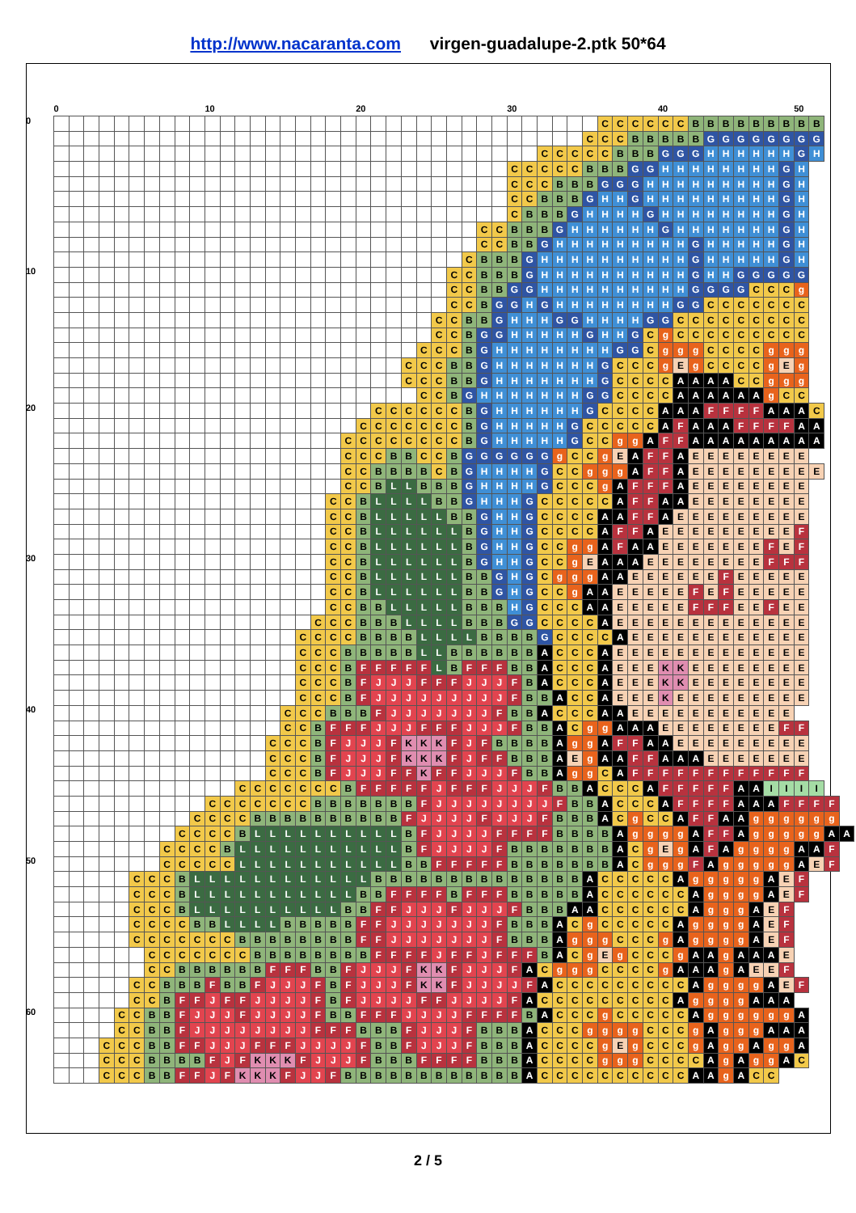http://www.nacaranta.com virgen-guadalupe-2.ptk 50*64
| | 0 | | | | | | | | | | 10 | | | | | | | | | | 20 | | | | | | | | | | 30 | | | | | | | | | | 40 | | | | | | | | | 50 | | | |
| --- | --- | --- | --- | --- | --- | --- | --- | --- | --- | --- | --- | --- | --- | --- | --- | --- | --- | --- | --- | --- | --- | --- | --- | --- | --- | --- | --- | --- | --- | --- | --- | --- | --- | --- | --- | --- | --- | --- | --- | --- | --- | --- | --- | --- | --- | --- | --- | --- | --- | --- | --- | --- | --- |
| 0 | | | | | | | | | | | | | | | | | | | | | | | | | | | | | | | | | | | | | C | C | C | C | C | C | B | B | B | B | B | B | B | B | B | | |
| | | | | | | | | | | | | | | | | | | | | | | | | | | | | | | | | | | | | C | C | C | B | B | B | B | B | G | G | G | G | G | G | G | G | | |
| | | | | | | | | | | | | | | | | | | | | | | | | | | | | | | | | | C | C | C | C | C | B | B | B | G | G | G | H | H | H | H | H | H | G | H | | |
| | | | | | | | | | | | | | | | | | | | | | | | | | | | | | | | C | C | C | C | C | B | B | B | G | G | H | H | H | H | H | H | H | H | G | H | | | |
| | | | | | | | | | | | | | | | | | | | | | | | | | | | | | | | C | C | C | B | B | B | G | G | G | H | H | H | H | H | H | H | H | H | G | H | | | |
| | | | | | | | | | | | | | | | | | | | | | | | | | | | | | | | C | C | B | B | B | G | H | H | G | H | H | H | H | H | H | H | H | H | G | H | | | |
| | | | | | | | | | | | | | | | | | | | | | | | | | | | | | | | C | B | B | B | G | H | H | H | H | G | H | H | H | H | H | H | H | H | G | H | | | |
| | | | | | | | | | | | | | | | | | | | | | | | | | | | | | C | C | B | B | B | G | H | H | H | H | H | H | G | H | H | H | H | H | H | H | G | H | | | |
| | | | | | | | | | | | | | | | | | | | | | | | | | | | | | C | C | B | B | G | H | H | H | H | H | H | H | H | H | G | H | H | H | H | H | G | H | | | |
| | | | | | | | | | | | | | | | | | | | | | | | | | | | | C | B | B | B | G | H | H | H | H | H | H | H | H | H | H | G | H | H | H | H | H | G | H | | | |
| 10 | | | | | | | | | | | | | | | | | | | | | | | | | | | C | C | B | B | B | G | H | H | H | H | H | H | H | H | H | H | G | H | H | G | G | G | G | G | | | |
| | | | | | | | | | | | | | | | | | | | | | | | | | | | C | C | B | B | G | G | H | H | H | H | H | H | H | H | H | H | G | G | G | G | C | C | C | g | | | |
| | | | | | | | | | | | | | | | | | | | | | | | | | | | C | C | B | G | G | H | G | H | H | H | H | H | H | H | H | G | G | C | C | C | C | C | C | C | | | |
| | | | | | | | | | | | | | | | | | | | | | | | | | | C | C | B | B | G | H | H | H | G | G | H | H | H | H | G | G | C | C | C | C | C | C | C | C | C | | | |
| | | | | | | | | | | | | | | | | | | | | | | | | | | C | C | B | G | G | H | H | H | H | H | G | H | H | G | C | g | C | C | C | C | C | C | C | C | C | | | |
| | | | | | | | | | | | | | | | | | | | | | | | | | C | C | C | B | G | H | H | H | H | H | H | H | H | G | G | C | g | g | g | C | C | C | C | g | g | g | | | |
| | | | | | | | | | | | | | | | | | | | | | | | | C | C | C | B | B | G | H | H | H | H | H | H | H | G | C | C | C | g | E | g | C | C | C | C | g | E | g | | | |
| | | | | | | | | | | | | | | | | | | | | | | | | C | C | C | B | B | G | H | H | H | H | H | H | H | G | C | C | C | C | A | A | A | A | C | C | g | g | g | | | |
| | | | | | | | | | | | | | | | | | | | | | | | | | C | C | B | G | H | H | H | H | H | H | H | G | G | C | C | C | C | A | A | A | A | A | A | g | C | C | | | |
| 20 | | | | | | | | | | | | | | | | | | | | | | C | C | C | C | C | C | B | G | H | H | H | H | H | H | G | C | C | C | C | A | A | A | F | F | F | F | A | A | A | C | | |
| | | | | | | | | | | | | | | | | | | | | | C | C | C | C | C | C | C | B | G | H | H | H | H | H | G | C | C | C | C | C | A | F | A | A | A | F | F | F | F | A | A | | |
| | | | | | | | | | | | | | | | | | | | | C | C | C | C | C | C | C | C | B | G | H | H | H | H | H | G | C | C | g | g | A | F | F | A | A | A | A | A | A | A | A | A | | |
| | | | | | | | | | | | | | | | | | | | | C | C | C | B | B | C | C | B | G | G | G | G | G | G | g | C | C | g | E | A | F | F | A | E | E | E | E | E | E | E | E | | | |
| | | | | | | | | | | | | | | | | | | | | C | C | B | B | B | B | C | B | G | H | H | H | H | G | C | C | g | g | g | A | F | F | A | E | E | E | E | E | E | E | E | E | | |
| | | | | | | | | | | | | | | | | | | | | C | C | B | L | L | B | B | B | G | H | H | H | H | G | C | C | C | g | A | F | F | F | A | E | E | E | E | E | E | E | E | | | |
| | | | | | | | | | | | | | | | | | | | C | C | B | L | L | L | L | B | B | G | H | H | H | G | C | C | C | C | C | A | F | F | A | A | E | E | E | E | E | E | E | E | | | |
| | | | | | | | | | | | | | | | | | | | C | C | B | L | L | L | L | L | B | B | G | H | H | G | C | C | C | C | A | A | F | F | A | E | E | E | E | E | E | E | E | E | | | |
| | | | | | | | | | | | | | | | | | | | C | C | B | L | L | L | L | L | L | B | G | H | H | G | C | C | C | C | A | F | F | A | E | E | E | E | E | E | E | E | E | F | | | |
| | | | | | | | | | | | | | | | | | | | C | C | B | L | L | L | L | L | L | B | G | H | H | G | C | C | g | g | A | F | A | A | E | E | E | E | E | E | E | F | E | F | | | |
| 30 | | | | | | | | | | | | | | | | | | | C | C | B | L | L | L | L | L | L | B | G | H | H | G | C | C | g | E | A | A | A | E | E | E | E | E | E | E | E | F | F | F | | | |
| | | | | | | | | | | | | | | | | | | | C | C | B | L | L | L | L | L | L | B | B | G | H | G | C | g | g | g | A | A | E | E | E | E | E | E | F | E | E | E | E | E | | | |
| | | | | | | | | | | | | | | | | | | | C | C | B | L | L | L | L | L | L | B | B | G | H | G | C | C | g | A | A | E | E | E | E | E | F | E | F | E | E | E | E | E | | | |
| | | | | | | | | | | | | | | | | | | | C | C | B | B | L | L | L | L | L | B | B | B | H | G | C | C | C | A | A | E | E | E | E | E | F | F | F | E | E | F | E | E | | | |
| | | | | | | | | | | | | | | | | | | C | C | C | B | B | B | L | L | L | L | B | B | B | G | G | C | C | C | C | A | E | E | E | E | E | E | E | E | E | E | E | E | E | | | |
| | | | | | | | | | | | | | | | | | C | C | C | C | B | B | B | B | L | L | L | L | B | B | B | B | G | C | C | C | C | A | E | E | E | E | E | E | E | E | E | E | E | E | | | |
| | | | | | | | | | | | | | | | | | C | C | C | B | B | B | B | B | L | L | B | B | B | B | B | B | A | C | C | C | A | E | E | E | E | E | E | E | E | E | E | E | E | E | | | |
| | | | | | | | | | | | | | | | | | C | C | C | B | F | F | F | F | F | L | B | F | F | F | B | B | A | C | C | C | A | E | E | E | K | K | E | E | E | E | E | E | E | E | | | |
| | | | | | | | | | | | | | | | | | C | C | C | B | F | J | J | J | F | F | F | J | J | J | F | B | A | C | C | C | A | E | E | E | K | K | E | E | E | E | E | E | E | E | | | |
| | | | | | | | | | | | | | | | | | C | C | C | B | F | J | J | J | J | J | J | J | J | J | F | B | B | A | C | C | A | E | E | E | K | E | E | E | E | E | E | E | E | E | | | |
| 40 | | | | | | | | | | | | | | | | C | C | C | B | B | B | F | J | J | J | J | J | J | J | F | B | B | A | C | C | C | A | A | E | E | E | E | E | E | E | E | E | E | E | | | | |
| | | | | | | | | | | | | | | | | C | C | B | F | F | F | J | J | J | F | F | F | J | J | J | F | B | B | A | C | g | g | A | A | A | E | E | E | E | E | E | E | E | F | F | | | |
| | | | | | | | | | | | | | | | C | C | C | B | F | J | J | J | F | K | K | K | F | J | F | B | B | B | B | A | g | g | A | F | F | A | A | E | E | E | E | E | E | E | E | E | | | |
| | | | | | | | | | | | | | | | C | C | C | B | F | J | J | J | F | K | K | K | F | J | F | F | B | B | B | A | E | g | A | A | F | F | A | A | A | E | E | E | E | E | E | E | | | |
| | | | | | | | | | | | | | | | C | C | C | B | F | J | J | J | F | F | K | F | F | J | J | J | F | B | B | A | g | g | C | A | F | F | F | F | F | F | F | F | F | F | F | F | | | |
| | | | | | | | | | | | | | C | C | C | C | C | C | C | B | F | F | F | F | F | J | F | F | F | J | J | J | F | B | B | A | C | C | C | A | F | F | F | F | F | A | A | I | I | I | I | | |
| | | | | | | | | | | | C | C | C | C | C | C | C | B | B | B | B | B | B | B | F | J | J | J | J | J | J | J | J | F | B | B | A | C | C | C | A | F | F | F | F | A | A | A | F | F | F | F | |
| | | | | | | | | | | C | C | C | C | B | B | B | B | B | B | B | B | B | B | F | J | J | J | J | F | J | J | J | F | B | B | B | A | C | g | C | C | A | F | F | A | A | g | g | g | g | g | g | |
| | | | | | | | | | C | C | C | C | B | L | L | L | L | L | L | L | L | L | L | B | F | J | J | J | J | F | F | F | F | B | B | B | B | A | g | g | g | g | A | F | F | A | g | g | g | g | g | A | A |
| | | | | | | | | C | C | C | C | B | L | L | L | L | L | L | L | L | L | L | L | B | F | J | J | J | J | F | B | B | B | B | B | B | B | A | C | g | E | g | A | F | A | g | g | g | g | A | A | F | |
| 50 | | | | | | | | C | C | C | C | C | L | L | L | L | L | L | L | L | L | L | L | B | B | F | F | F | F | F | B | B | B | B | B | B | B | A | C | g | g | g | F | A | g | g | g | g | g | A | E | F | |
| | | | | | | C | C | C | B | L | L | L | L | L | L | L | L | L | L | L | L | B | B | B | B | B | B | B | B | B | B | B | B | B | B | A | C | C | C | C | C | A | g | g | g | g | g | A | E | F | | | |
| | | | | | | C | C | C | B | L | L | L | L | L | L | L | L | L | L | L | B | B | F | F | F | F | B | F | F | F | B | B | B | B | B | A | C | C | C | C | C | C | A | g | g | g | g | A | E | F | | | |
| | | | | | | C | C | C | B | L | L | L | L | L | L | L | L | L | L | B | B | F | F | J | J | J | F | J | J | J | F | B | B | B | A | A | C | C | C | C | C | C | A | g | g | g | A | E | F | | | | |
| | | | | | | C | C | C | C | B | B | L | L | L | L | B | B | B | B | B | F | F | J | J | J | J | J | J | J | F | B | B | B | A | C | g | C | C | C | C | C | A | g | g | g | g | A | E | F | | | | |
| | | | | | | C | C | C | C | C | C | C | B | B | B | B | B | B | B | B | F | F | J | J | J | J | J | J | J | F | B | B | B | A | g | g | g | C | C | C | g | A | g | g | g | g | A | E | F | | | | |
| | | | | | | | C | C | C | C | C | C | C | B | B | B | B | B | B | B | B | F | F | F | F | J | F | F | J | F | F | F | B | A | C | g | E | g | C | C | C | g | A | A | g | A | A | A | E | | | | |
| | | | | | | | C | C | B | B | B | B | B | B | F | F | F | B | B | F | J | J | J | F | K | K | F | J | J | J | F | A | C | g | g | g | C | C | C | C | g | A | A | A | g | A | E | E | F | | | | |
| | | | | | | C | C | B | B | B | F | B | B | F | J | J | J | F | B | F | J | J | J | F | K | K | F | J | J | J | J | F | A | C | C | C | C | C | C | C | C | C | A | g | g | g | g | A | E | F | | | |
| | | | | | | C | C | B | F | F | J | F | F | J | J | J | J | F | B | F | J | J | J | J | F | F | J | J | J | J | F | A | C | C | C | C | C | C | C | C | C | A | g | g | g | g | A | A | A | | | | |
| 60 | | | | | C | C | B | B | F | J | J | J | F | J | J | J | J | F | B | B | F | F | F | J | J | J | J | F | F | F | F | B | A | C | C | C | g | C | C | C | C | C | A | g | g | g | g | g | g | A | | | |
| | | | | | C | C | B | B | F | J | J | J | J | J | J | J | J | F | F | F | B | B | B | F | J | J | J | F | B | B | B | A | C | C | C | g | g | g | g | C | C | C | g | A | g | g | g | A | A | A | | | |
| | | | | C | C | C | B | B | F | F | J | J | J | F | F | F | J | J | J | J | F | B | B | F | J | J | J | F | B | B | B | A | C | C | C | C | g | E | g | C | C | C | g | A | g | g | A | g | g | A | | | |
| | | | | C | C | C | B | B | B | B | F | J | F | K | K | K | F | J | J | J | F | B | B | B | F | F | F | F | B | B | B | A | C | C | C | C | g | g | g | C | C | C | C | A | g | A | g | g | A | C | | | |
| | | | | C | C | C | B | B | F | F | J | F | K | K | K | F | J | J | F | B | B | B | B | B | B | B | B | B | B | B | B | A | C | C | C | C | C | C | C | C | C | C | A | A | g | A | C | C | | | | | |
2 / 5